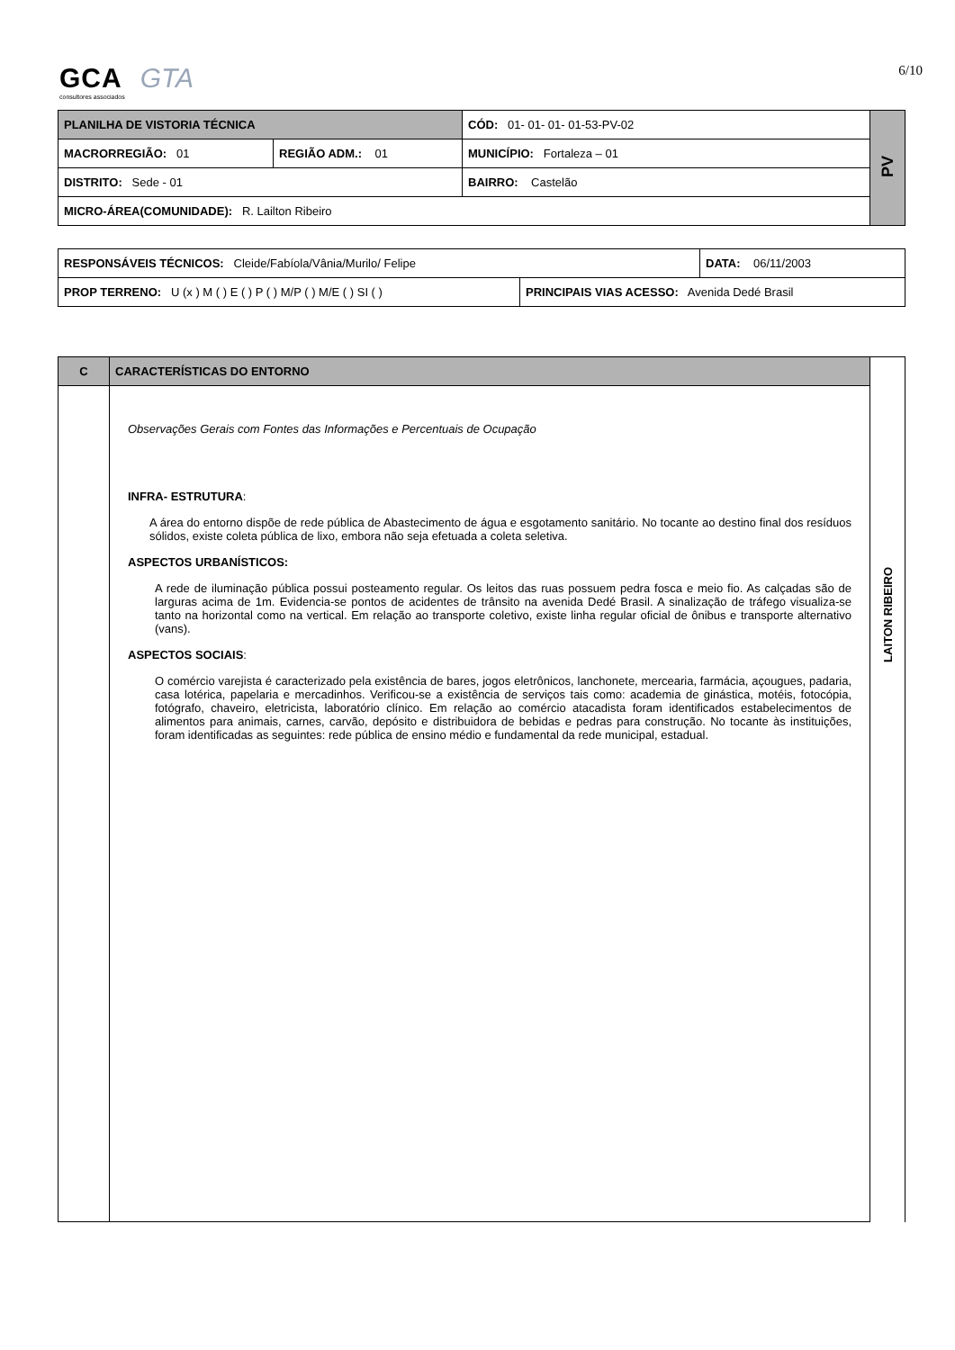GCA GTA
consultores associados
6/10
| PLANILHA DE VISTORIA TÉCNICA | | CÓD: 01- 01- 01- 01-53-PV-02 | PV |
| MACRORREGIÃO: 01 | REGIÃO ADM.: 01 | MUNICÍPIO: Fortaleza – 01 | |
| DISTRITO: Sede - 01 | | BAIRRO: Castelão | |
| MICRO-ÁREA(COMUNIDADE): R. Lailton Ribeiro | | | |
| RESPONSÁVEIS TÉCNICOS: Cleide/Fabíola/Vânia/Murilo/ Felipe | | DATA: 06/11/2003 |
| PROP TERRENO: U (x ) M ( ) E ( ) P ( ) M/P ( ) M/E ( ) SI ( ) | PRINCIPAIS VIAS ACESSO: Avenida Dedé Brasil | |
| C | CARACTERÍSTICAS DO ENTORNO | LAITON RIBEIRO |
| | Observações Gerais com Fontes das Informações e Percentuais de Ocupação INFRA- ESTRUTURA : A área do entorno dispõe de rede pública de Abastecimento de água e esgotamento sanitário. No tocante ao destino final dos resíduos sólidos, existe coleta pública de lixo, embora não seja efetuada a coleta seletiva. ASPECTOS URBANÍSTICOS: A rede de iluminação pública possui posteamento regular. Os leitos das ruas possuem pedra fosca e meio fio. As calçadas são de larguras acima de 1m. Evidencia-se pontos de acidentes de trânsito na avenida Dedé Brasil. A sinalização de tráfego visualiza-se tanto na horizontal como na vertical. Em relação ao transporte coletivo, existe linha regular oficial de ônibus e transporte alternativo (vans). ASPECTOS SOCIAIS : O comércio varejista é caracterizado pela existência de bares, jogos eletrônicos, lanchonete, mercearia, farmácia, açougues, padaria, casa lotérica, papelaria e mercadinhos. Verificou-se a existência de serviços tais como: academia de ginástica, motéis, fotocópia, fotógrafo, chaveiro, eletricista, laboratório clínico. Em relação ao comércio atacadista foram identificados estabelecimentos de alimentos para animais, carnes, carvão, depósito e distribuidora de bebidas e pedras para construção. No tocante às instituições, foram identificadas as seguintes: rede pública de ensino médio e fundamental da rede municipal, estadual. | |